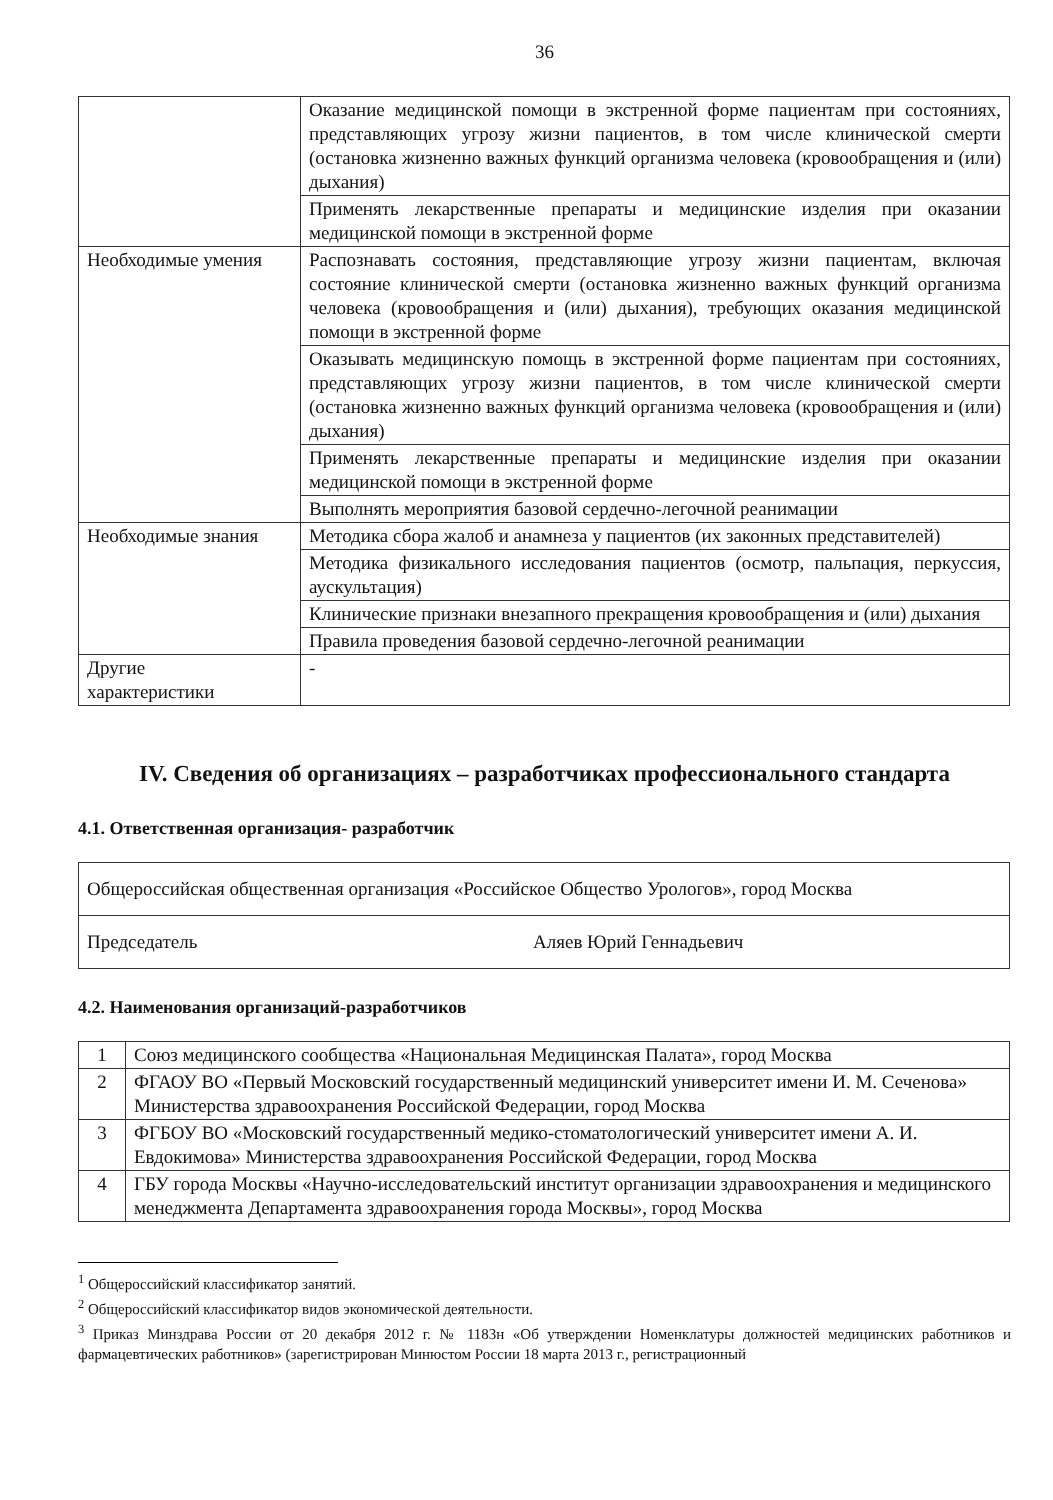36
| | Оказание медицинской помощи в экстренной форме пациентам при состояниях, представляющих угрозу жизни пациентов, в том числе клинической смерти (остановка жизненно важных функций организма человека (кровообращения и (или) дыхания) |
| | Применять лекарственные препараты и медицинские изделия при оказании медицинской помощи в экстренной форме |
| Необходимые умения | Распознавать состояния, представляющие угрозу жизни пациентам, включая состояние клинической смерти (остановка жизненно важных функций организма человека (кровообращения и (или) дыхания), требующих оказания медицинской помощи в экстренной форме |
| | Оказывать медицинскую помощь в экстренной форме пациентам при состояниях, представляющих угрозу жизни пациентов, в том числе клинической смерти (остановка жизненно важных функций организма человека (кровообращения и (или) дыхания) |
| | Применять лекарственные препараты и медицинские изделия при оказании медицинской помощи в экстренной форме |
| | Выполнять мероприятия базовой сердечно-легочной реанимации |
| Необходимые знания | Методика сбора жалоб и анамнеза у пациентов (их законных представителей) |
| | Методика физикального исследования пациентов (осмотр, пальпация, перкуссия, аускультация) |
| | Клинические признаки внезапного прекращения кровообращения и (или) дыхания |
| | Правила проведения базовой сердечно-легочной реанимации |
| Другие характеристики | - |
IV. Сведения об организациях – разработчиках профессионального стандарта
4.1. Ответственная организация- разработчик
| Общероссийская общественная организация «Российское Общество Урологов», город Москва | |
| Председатель | Аляев Юрий Геннадьевич |
4.2. Наименования организаций-разработчиков
| 1 | Союз медицинского сообщества «Национальная Медицинская Палата», город Москва |
| 2 | ФГАОУ ВО «Первый Московский государственный медицинский университет имени И. М. Сеченова» Министерства здравоохранения Российской Федерации, город Москва |
| 3 | ФГБОУ ВО «Московский государственный медико-стоматологический университет имени А. И. Евдокимова» Министерства здравоохранения Российской Федерации, город Москва |
| 4 | ГБУ города Москвы «Научно-исследовательский институт организации здравоохранения и медицинского менеджмента Департамента здравоохранения города Москвы», город Москва |
<sup>1</sup> Общероссийский классификатор занятий.
<sup>2</sup> Общероссийский классификатор видов экономической деятельности.
<sup>3</sup> Приказ Минздрава России от 20 декабря 2012 г. № 1183н «Об утверждении Номенклатуры должностей медицинских работников и фармацевтических работников» (зарегистрирован Минюстом России 18 марта 2013 г., регистрационный